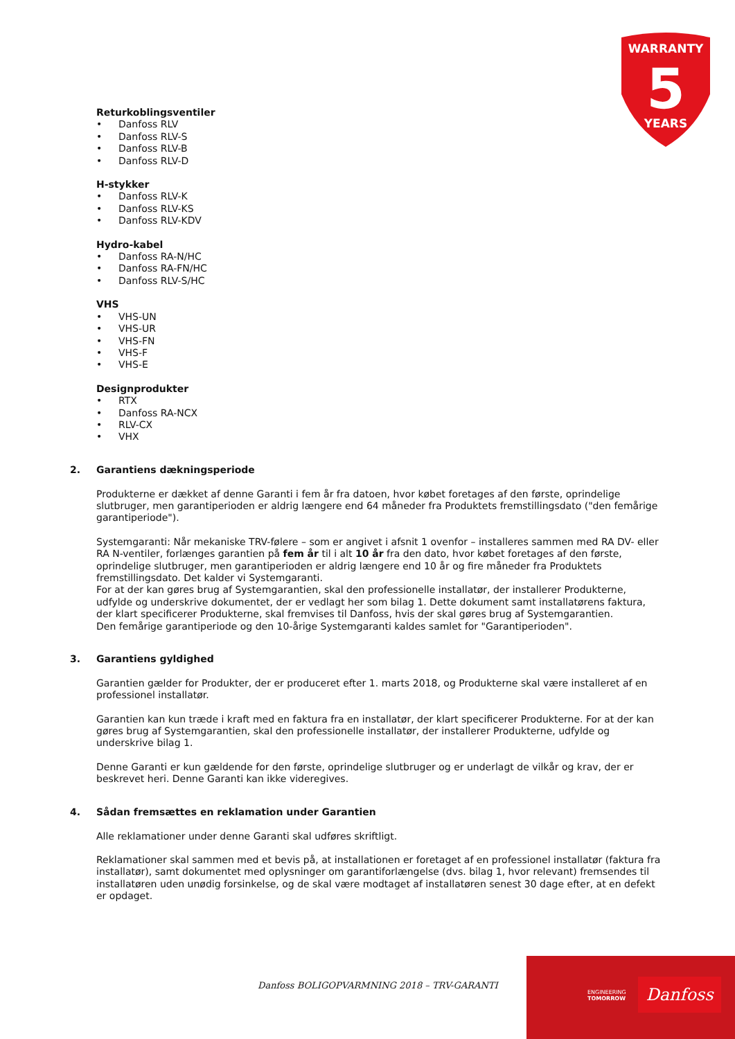WARRANTY
5
YEARS
Returkoblingsventiler
• Danfoss RLV
• Danfoss RLV-S
• Danfoss RLV-B
• Danfoss RLV-D
H-stykker
• Danfoss RLV-K
• Danfoss RLV-KS
• Danfoss RLV-KDV
Hydro-kabel
• Danfoss RA-N/HC
• Danfoss RA-FN/HC
• Danfoss RLV-S/HC
VHS
• VHS-UN
• VHS-UR
• VHS-FN
• VHS-F
• VHS-E
Designprodukter
• RTX
• Danfoss RA-NCX
• RLV-CX
• VHX
2. Garantiens dækningsperiode
Produkterne er dækket af denne Garanti i fem år fra datoen, hvor købet foretages af den første, oprindelige slutbruger, men garantiperioden er aldrig længere end 64 måneder fra Produktets fremstillingsdato ("den femårige garantiperiode").
Systemgaranti: Når mekaniske TRV-følere – som er angivet i afsnit 1 ovenfor – installeres sammen med RA DV- eller RA N-ventiler, forlænges garantien på fem år til i alt 10 år fra den dato, hvor købet foretages af den første, oprindelige slutbruger, men garantiperioden er aldrig længere end 10 år og fire måneder fra Produktets fremstillingsdato. Det kalder vi Systemgaranti.
For at der kan gøres brug af Systemgarantien, skal den professionelle installatør, der installerer Produkterne, udfylde og underskrive dokumentet, der er vedlagt her som bilag 1. Dette dokument samt installatørens faktura, der klart specificerer Produkterne, skal fremvises til Danfoss, hvis der skal gøres brug af Systemgarantien.
Den femårige garantiperiode og den 10-årige Systemgaranti kaldes samlet for "Garantiperioden".
3. Garantiens gyldighed
Garantien gælder for Produkter, der er produceret efter 1. marts 2018, og Produkterne skal være installeret af en professionel installatør.
Garantien kan kun træde i kraft med en faktura fra en installatør, der klart specificerer Produkterne. For at der kan gøres brug af Systemgarantien, skal den professionelle installatør, der installerer Produkterne, udfylde og underskrive bilag 1.
Denne Garanti er kun gældende for den første, oprindelige slutbruger og er underlagt de vilkår og krav, der er beskrevet heri. Denne Garanti kan ikke videregives.
4. Sådan fremsættes en reklamation under Garantien
Alle reklamationer under denne Garanti skal udføres skriftligt.
Reklamationer skal sammen med et bevis på, at installationen er foretaget af en professionel installatør (faktura fra installatør), samt dokumentet med oplysninger om garantiforlængelse (dvs. bilag 1, hvor relevant) fremsendes til installatøren uden unødig forsinkelse, og de skal være modtaget af installatøren senest 30 dage efter, at en defekt er opdaget.
Danfoss BOLIGOPVARMNING 2018 – TRV-GARANTI
ENGINEERING
TOMORROW
Danfoss